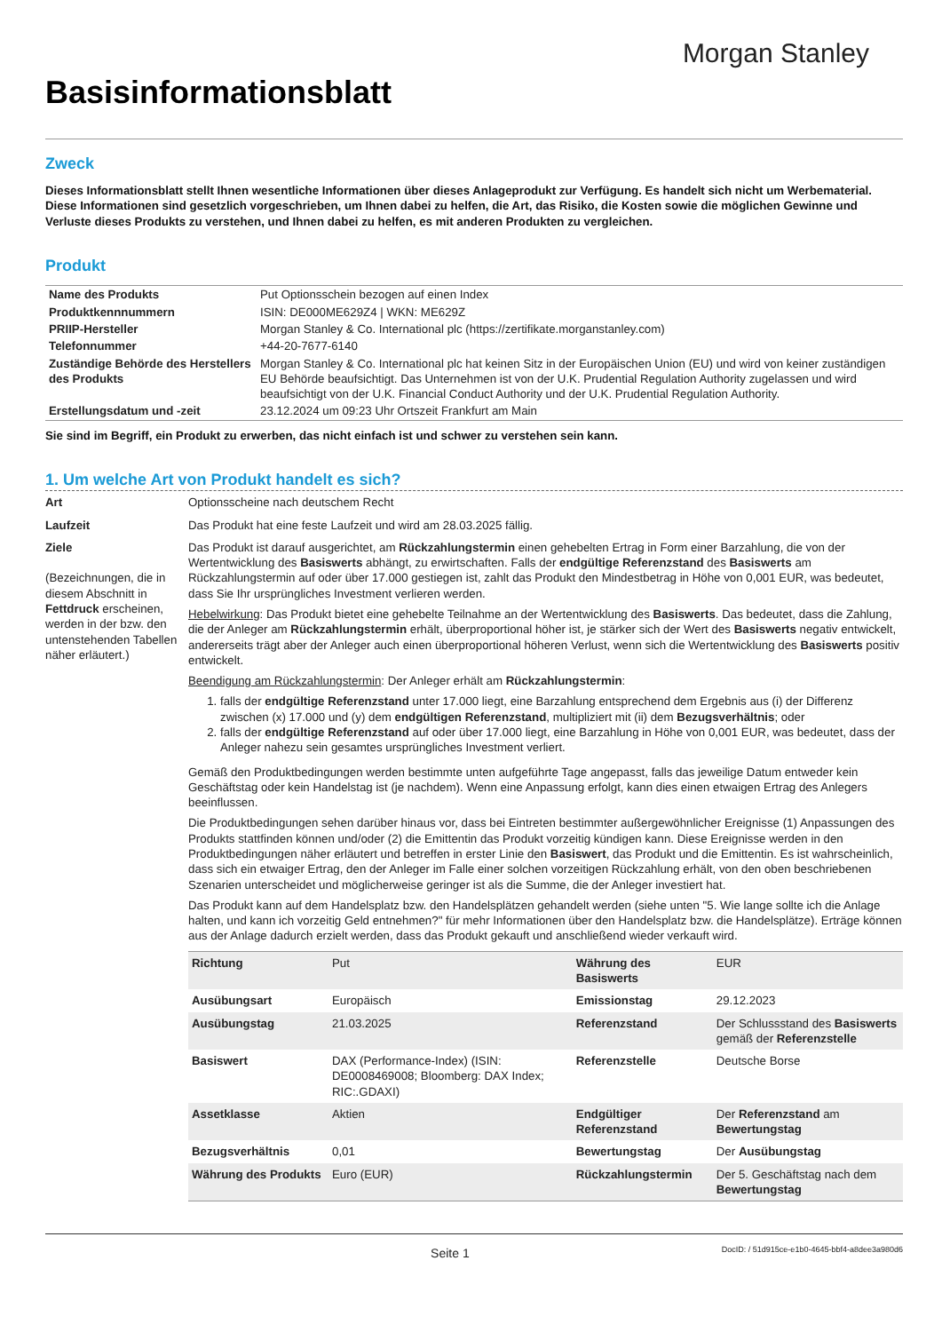Morgan Stanley
Basisinformationsblatt
Zweck
Dieses Informationsblatt stellt Ihnen wesentliche Informationen über dieses Anlageprodukt zur Verfügung. Es handelt sich nicht um Werbematerial. Diese Informationen sind gesetzlich vorgeschrieben, um Ihnen dabei zu helfen, die Art, das Risiko, die Kosten sowie die möglichen Gewinne und Verluste dieses Produkts zu verstehen, und Ihnen dabei zu helfen, es mit anderen Produkten zu vergleichen.
Produkt
| Name des Produkts | Put Optionsschein bezogen auf einen Index |
| Produktkennnummern | ISIN: DE000ME629Z4 / WKN: ME629Z |
| PRIIP-Hersteller | Morgan Stanley & Co. International plc (https://zertifikate.morganstanley.com) |
| Telefonnummer | +44-20-7677-6140 |
| Zuständige Behörde des Herstellers des Produkts | Morgan Stanley & Co. International plc hat keinen Sitz in der Europäischen Union (EU) und wird von keiner zuständigen EU Behörde beaufsichtigt. Das Unternehmen ist von der U.K. Prudential Regulation Authority zugelassen und wird beaufsichtigt von der U.K. Financial Conduct Authority und der U.K. Prudential Regulation Authority. |
| Erstellungsdatum und -zeit | 23.12.2024 um 09:23 Uhr Ortszeit Frankfurt am Main |
Sie sind im Begriff, ein Produkt zu erwerben, das nicht einfach ist und schwer zu verstehen sein kann.
1. Um welche Art von Produkt handelt es sich?
Art Optionsscheine nach deutschem Recht
Laufzeit Das Produkt hat eine feste Laufzeit und wird am 28.03.2025 fällig.
Ziele
(Bezeichnungen, die in diesem Abschnitt in Fettdruck erscheinen, werden in der bzw. den untenstehenden Tabellen näher erläutert.)
Das Produkt ist darauf ausgerichtet, am Rückzahlungstermin einen gehebelten Ertrag in Form einer Barzahlung, die von der Wertentwicklung des Basiswerts abhängt, zu erwirtschaften. Falls der endgültige Referenzstand des Basiswerts am Rückzahlungstermin auf oder über 17.000 gestiegen ist, zahlt das Produkt den Mindestbetrag in Höhe von 0,001 EUR, was bedeutet, dass Sie Ihr ursprüngliches Investment verlieren werden.
Hebelwirkung: Das Produkt bietet eine gehebelte Teilnahme an der Wertentwicklung des Basiswerts. Das bedeutet, dass die Zahlung, die der Anleger am Rückzahlungstermin erhält, überproportional höher ist, je stärker sich der Wert des Basiswerts negativ entwickelt, andererseits trägt aber der Anleger auch einen überproportional höheren Verlust, wenn sich die Wertentwicklung des Basiswerts positiv entwickelt.
Beendigung am Rückzahlungstermin: Der Anleger erhält am Rückzahlungstermin:
1. falls der endgültige Referenzstand unter 17.000 liegt, eine Barzahlung entsprechend dem Ergebnis aus (i) der Differenz zwischen (x) 17.000 und (y) dem endgültigen Referenzstand, multipliziert mit (ii) dem Bezugsverhältnis; oder
2. falls der endgültige Referenzstand auf oder über 17.000 liegt, eine Barzahlung in Höhe von 0,001 EUR, was bedeutet, dass der Anleger nahezu sein gesamtes ursprüngliches Investment verliert.
Gemäß den Produktbedingungen werden bestimmte unten aufgeführte Tage angepasst, falls das jeweilige Datum entweder kein Geschäftstag oder kein Handelstag ist (je nachdem). Wenn eine Anpassung erfolgt, kann dies einen etwaigen Ertrag des Anlegers beeinflussen.
Die Produktbedingungen sehen darüber hinaus vor, dass bei Eintreten bestimmter außergewöhnlicher Ereignisse (1) Anpassungen des Produkts stattfinden können und/oder (2) die Emittentin das Produkt vorzeitig kündigen kann. Diese Ereignisse werden in den Produktbedingungen näher erläutert und betreffen in erster Linie den Basiswert, das Produkt und die Emittentin. Es ist wahrscheinlich, dass sich ein etwaiger Ertrag, den der Anleger im Falle einer solchen vorzeitigen Rückzahlung erhält, von den oben beschriebenen Szenarien unterscheidet und möglicherweise geringer ist als die Summe, die der Anleger investiert hat.
Das Produkt kann auf dem Handelsplatz bzw. den Handelsplätzen gehandelt werden (siehe unten "5. Wie lange sollte ich die Anlage halten, und kann ich vorzeitig Geld entnehmen?" für mehr Informationen über den Handelsplatz bzw. die Handelsplätze). Erträge können aus der Anlage dadurch erzielt werden, dass das Produkt gekauft und anschließend wieder verkauft wird.
| Richtung | Put | Währung des Basiswerts | EUR |
| Ausübungsart | Europäisch | Emissionstag | 29.12.2023 |
| Ausübungstag | 21.03.2025 | Referenzstand | Der Schlussstand des Basiswerts gemäß der Referenzstelle |
| Basiswert | DAX (Performance-Index) (ISIN: DE0008469008; Bloomberg: DAX Index; RIC:.GDAXI) | Referenzstelle | Deutsche Borse |
| Assetklasse | Aktien | Endgültiger Referenzstand | Der Referenzstand am Bewertungstag |
| Bezugsverhältnis | 0,01 | Bewertungstag | Der Ausübungstag |
| Währung des Produkts | Euro (EUR) | Rückzahlungstermin | Der 5. Geschäftstag nach dem Bewertungstag |
Seite 1
DocID: / 51d915ce-e1b0-4645-bbf4-a8dee3a980d6